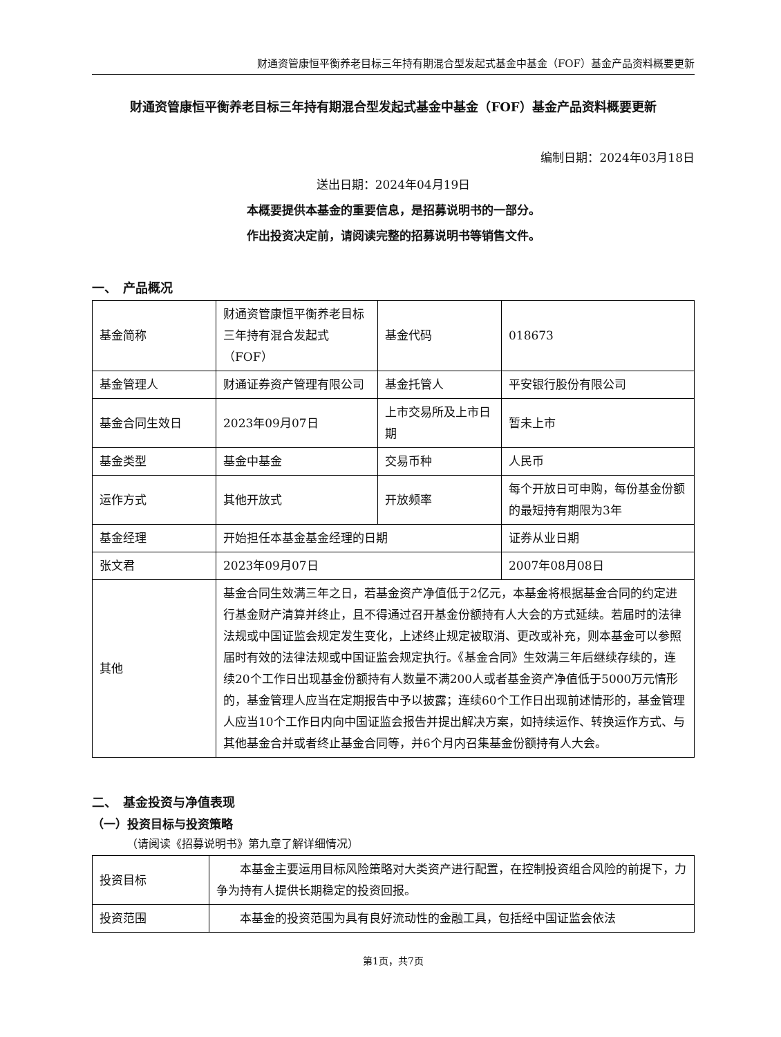财通资管康恒平衡养老目标三年持有期混合型发起式基金中基金（FOF）基金产品资料概要更新
财通资管康恒平衡养老目标三年持有期混合型发起式基金中基金（FOF）基金产品资料概要更新
编制日期：2024年03月18日
送出日期：2024年04月19日
本概要提供本基金的重要信息，是招募说明书的一部分。
作出投资决定前，请阅读完整的招募说明书等销售文件。
一、　产品概况
| 基金简称 | 财通资管康恒平衡养老目标三年持有混合发起式（FOF） | 基金代码 | 018673 |
| 基金管理人 | 财通证券资产管理有限公司 | 基金托管人 | 平安银行股份有限公司 |
| 基金合同生效日 | 2023年09月07日 | 上市交易所及上市日期 | 暂未上市 |
| 基金类型 | 基金中基金 | 交易币种 | 人民币 |
| 运作方式 | 其他开放式 | 开放频率 | 每个开放日可申购，每份基金份额的最短持有期限为3年 |
| 基金经理 | 开始担任本基金基金经理的日期 | | 证券从业日期 |
| 张文君 | 2023年09月07日 | | 2007年08月08日 |
| 其他 | 基金合同生效满三年之日，若基金资产净值低于2亿元，本基金将根据基金合同的约定进行基金财产清算并终止，且不得通过召开基金份额持有人大会的方式延续。若届时的法律法规或中国证监会规定发生变化，上述终止规定被取消、更改或补充，则本基金可以参照届时有效的法律法规或中国证监会规定执行。《基金合同》生效满三年后继续存续的，连续20个工作日出现基金份额持有人数量不满200人或者基金资产净值低于5000万元情形的，基金管理人应当在定期报告中予以披露；连续60个工作日出现前述情形的，基金管理人应当10个工作日内向中国证监会报告并提出解决方案，如持续运作、转换运作方式、与其他基金合并或者终止基金合同等，并6个月内召集基金份额持有人大会。 | | |
二、　基金投资与净值表现
（一）投资目标与投资策略
（请阅读《招募说明书》第九章了解详细情况）
| 投资目标 | 本基金主要运用目标风险策略对大类资产进行配置，在控制投资组合风险的前提下，力争为持有人提供长期稳定的投资回报。 |
| 投资范围 | 本基金的投资范围为具有良好流动性的金融工具，包括经中国证监会依法 |
第1页，共7页